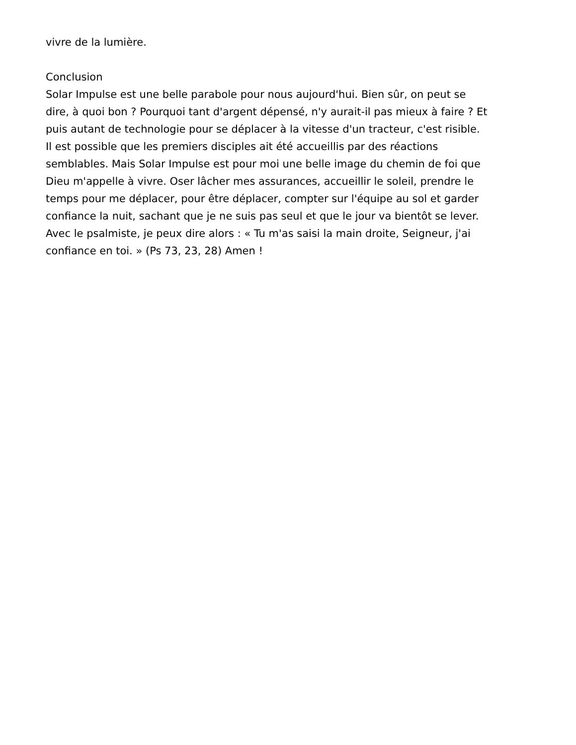vivre de la lumière.
Conclusion
Solar Impulse est une belle parabole pour nous aujourd'hui. Bien sûr, on peut se
dire, à quoi bon ? Pourquoi tant d'argent dépensé, n'y aurait-il pas mieux à faire ? Et
puis autant de technologie pour se déplacer à la vitesse d'un tracteur, c'est risible.
Il est possible que les premiers disciples ait été accueillis par des réactions
semblables. Mais Solar Impulse est pour moi une belle image du chemin de foi que
Dieu m'appelle à vivre. Oser lâcher mes assurances, accueillir le soleil, prendre le
temps pour me déplacer, pour être déplacer, compter sur l'équipe au sol et garder
confiance la nuit, sachant que je ne suis pas seul et que le jour va bientôt se lever.
Avec le psalmiste, je peux dire alors : « Tu m'as saisi la main droite, Seigneur, j'ai
confiance en toi. » (Ps 73, 23, 28) Amen !